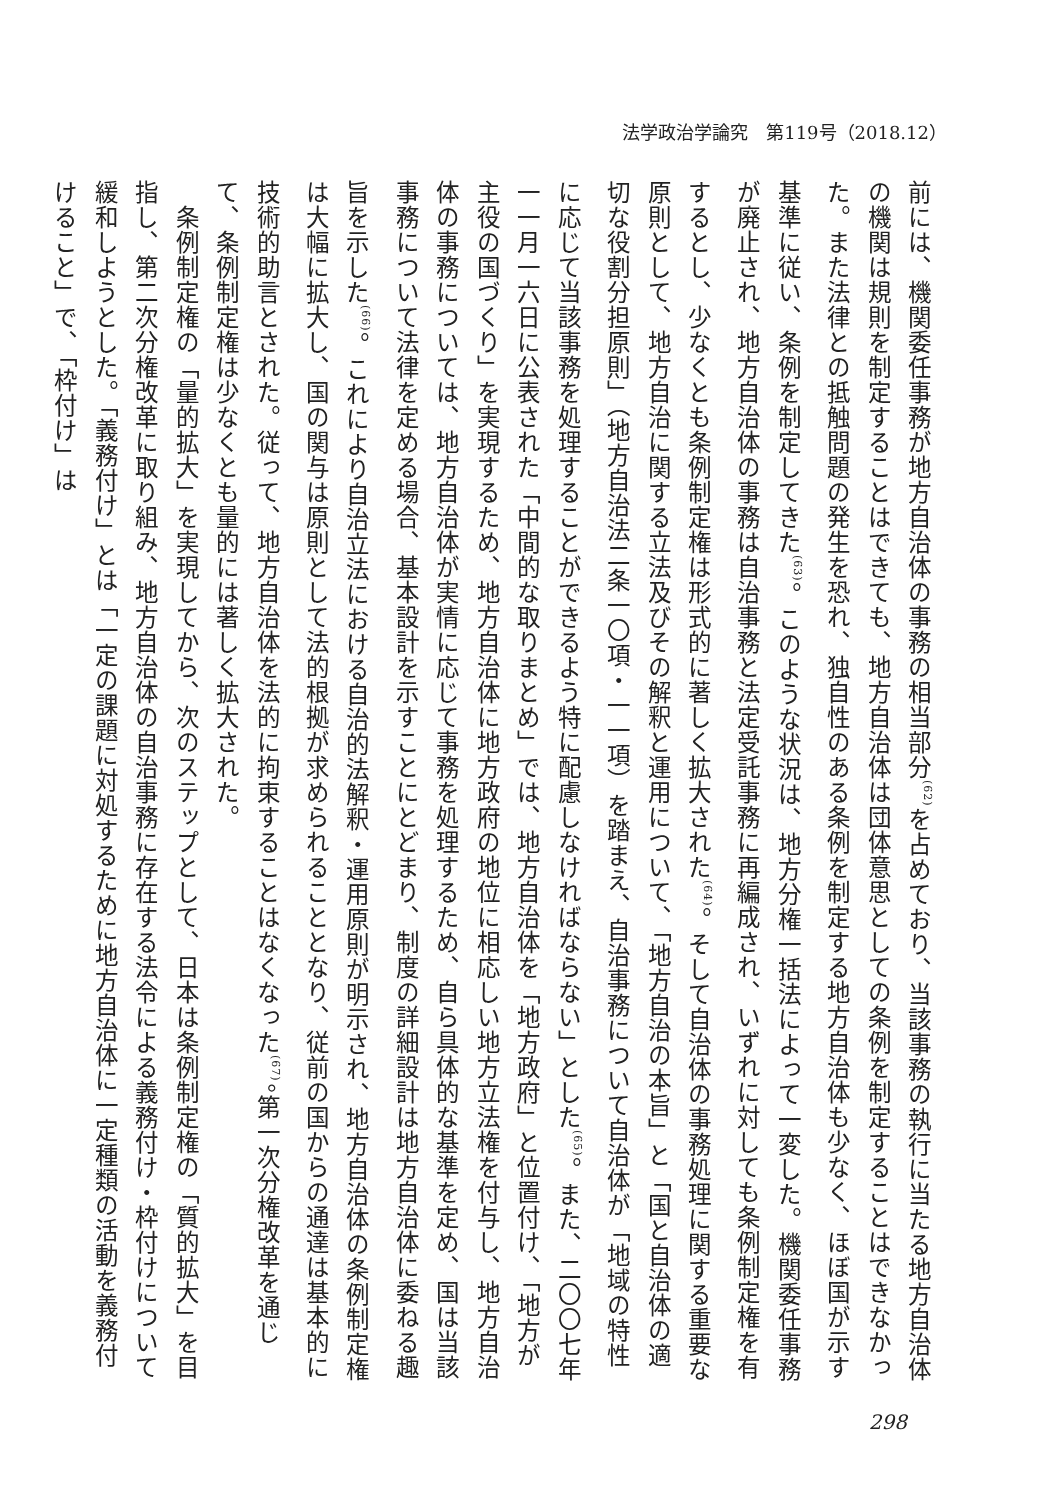法学政治学論究　第119号（2018.12）
前には、機関委任事務が地方自治体の事務の相当部分<sup>(62)</sup>を占めており、当該事務の執行に当たる地方自治体の機関は規則を制定することはできても、地方自治体は団体意思としての条例を制定することはできなかった。また法律との抵触問題の発生を恐れ、独自性のある条例を制定する地方自治体も少なく、ほぼ国が示す基準に従い、条例を制定してきた<sup>(63)</sup>。このような状況は、地方分権一括法によって一変した。機関委任事務が廃止され、地方自治体の事務は自治事務と法定受託事務に再編成され、いずれに対しても条例制定権を有するとし、少なくとも条例制定権は形式的に著しく拡大された<sup>(64)</sup>。そして自治体の事務処理に関する重要な原則として、地方自治に関する立法及びその解釈と運用について、「地方自治の本旨」と「国と自治体の適切な役割分担原則」（地方自治法二条一〇項・一一項）を踏まえ、自治事務について自治体が「地域の特性に応じて当該事務を処理することができるよう特に配慮しなければならない」とした<sup>(65)</sup>。また、二〇〇七年一一月一六日に公表された「中間的な取りまとめ」では、地方自治体を「地方政府」と位置付け、「地方が主役の国づくり」を実現するため、地方自治体に地方政府の地位に相応しい地方立法権を付与し、地方自治体の事務については、地方自治体が実情に応じて事務を処理するため、自ら具体的な基準を定め、国は当該事務について法律を定める場合、基本設計を示すことにとどまり、制度の詳細設計は地方自治体に委ねる趣旨を示した<sup>(66)</sup>。これにより自治立法における自治的法解釈・運用原則が明示され、地方自治体の条例制定権は大幅に拡大し、国の関与は原則として法的根拠が求められることとなり、従前の国からの通達は基本的に技術的助言とされた。従って、地方自治体を法的に拘束することはなくなった<sup>(67)</sup>。第一次分権改革を通じて、条例制定権は少なくとも量的には著しく拡大された。
　条例制定権の「量的拡大」を実現してから、次のステップとして、日本は条例制定権の「質的拡大」を目指し、第二次分権改革に取り組み、地方自治体の自治事務に存在する法令による義務付け・枠付けについて緩和しようとした。「義務付け」とは「一定の課題に対処するために地方自治体に一定種類の活動を義務付けること」で、「枠付け」は
298